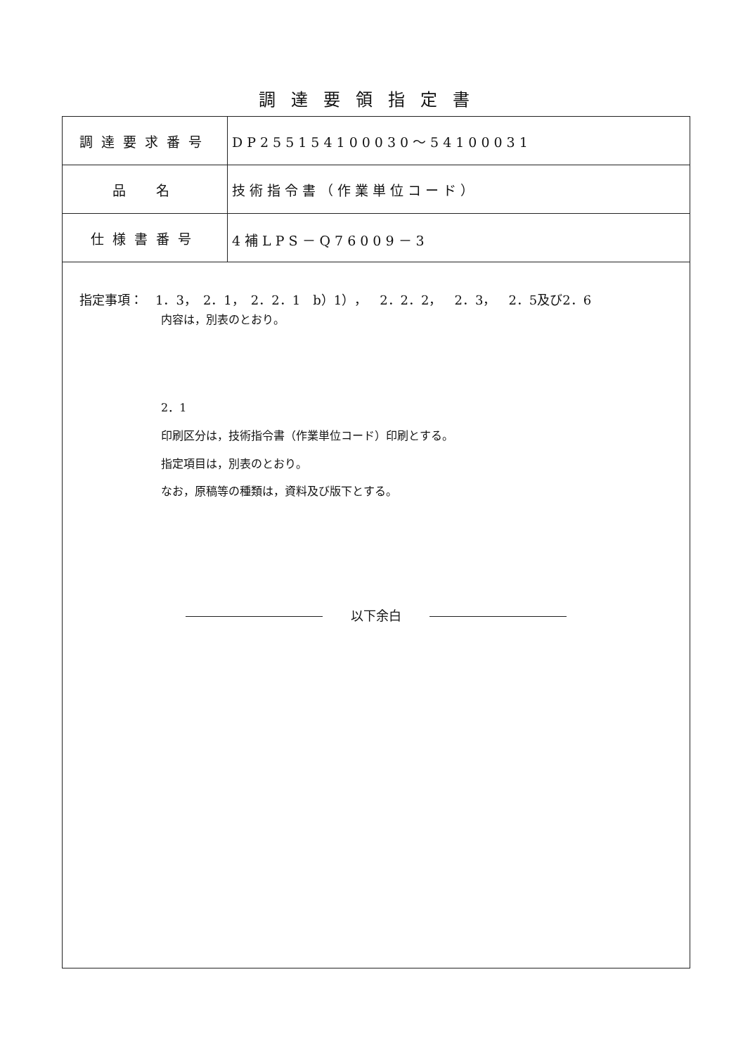調達要領指定書
| 調達要求番号 | DP255154100030～54100031 |
| 品 名 | 技術指令書（作業単位コード） |
| 仕様書番号 | 4補LPS－Q76009－3 |
指定事項：　1．3，　2．1，　2．2．1　b）1），　2．2．2，　2．3，　2．5及び2．6
内容は，別表のとおり。
2．1
印刷区分は，技術指令書（作業単位コード）印刷とする。
指定項目は，別表のとおり。
なお，原稿等の種類は，資料及び版下とする。
以下余白